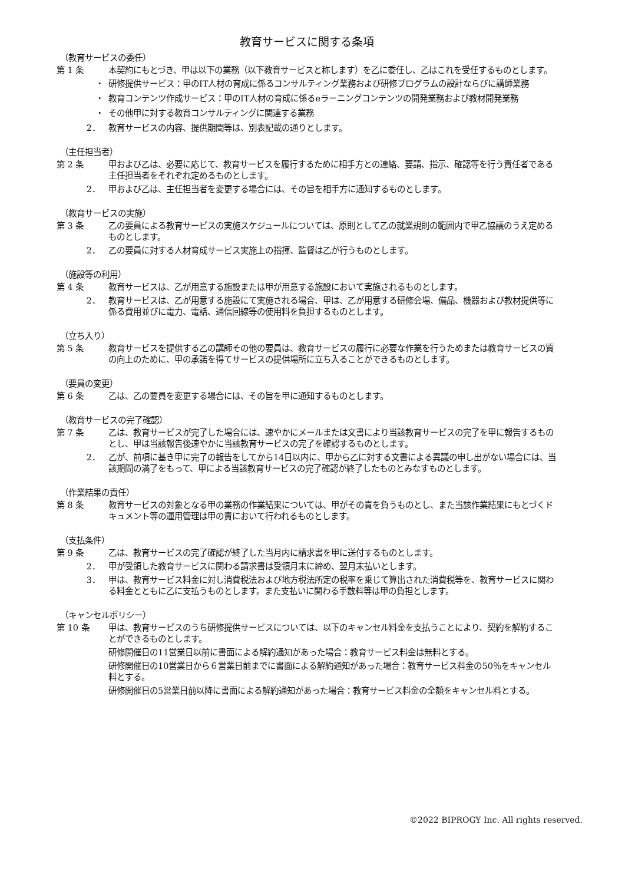教育サービスに関する条項
（教育サービスの委任）
第 1 条 本契約にもとづき、甲は以下の業務（以下教育サービスと称します）を乙に委任し、乙はこれを受任するものとします。
・ 研修提供サービス：甲のIT人材の育成に係るコンサルティング業務および研修プログラムの設計ならびに講師業務
・ 教育コンテンツ作成サービス：甲のIT人材の育成に係るeラーニングコンテンツの開発業務および教材開発業務
・ その他甲に対する教育コンサルティングに関連する業務
2． 教育サービスの内容、提供期間等は、別表記載の通りとします。
（主任担当者）
第 2 条 甲および乙は、必要に応じて、教育サービスを履行するために相手方との連絡、要請、指示、確認等を行う責任者である主任担当者をそれぞれ定めるものとします。
2． 甲および乙は、主任担当者を変更する場合には、その旨を相手方に通知するものとします。
（教育サービスの実施）
第 3 条 乙の要員による教育サービスの実施スケジュールについては、原則として乙の就業規則の範囲内で甲乙協議のうえ定めるものとします。
2． 乙の要員に対する人材育成サービス実施上の指揮、監督は乙が行うものとします。
（施設等の利用）
第 4 条 教育サービスは、乙が用意する施設または甲が用意する施設において実施されるものとします。
2． 教育サービスは、乙が用意する施設にて実施される場合、甲は、乙が用意する研修会場、備品、機器および教材提供等に係る費用並びに電力、電話、通信回線等の使用料を負担するものとします。
（立ち入り）
第 5 条 教育サービスを提供する乙の講師その他の要員は、教育サービスの履行に必要な作業を行うためまたは教育サービスの質の向上のために、甲の承諾を得てサービスの提供場所に立ち入ることができるものとします。
（要員の変更）
第 6 条 乙は、乙の要員を変更する場合には、その旨を甲に通知するものとします。
（教育サービスの完了確認）
第 7 条 乙は、教育サービスが完了した場合には、速やかにメールまたは文書により当該教育サービスの完了を甲に報告するものとし、甲は当該報告後速やかに当該教育サービスの完了を確認するものとします。
2． 乙が、前項に基き甲に完了の報告をしてから14日以内に、甲から乙に対する文書による異議の申し出がない場合には、当該期間の満了をもって、甲による当該教育サービスの完了確認が終了したものとみなすものとします。
（作業結果の責任）
第 8 条 教育サービスの対象となる甲の業務の作業結果については、甲がその責を負うものとし、また当該作業結果にもとづくドキュメント等の運用管理は甲の責において行われるものとします。
（支払条件）
第 9 条 乙は、教育サービスの完了確認が終了した当月内に請求書を甲に送付するものとします。
2． 甲が受領した教育サービスに関わる請求書は受領月末に締め、翌月末払いとします。
3． 甲は、教育サービス料金に対し消費税法および地方税法所定の税率を乗じて算出された消費税等を、教育サービスに関わる料金とともに乙に支払うものとします。また支払いに関わる手数料等は甲の負担とします。
（キャンセルポリシー）
第 10 条 甲は、教育サービスのうち研修提供サービスについては、以下のキャンセル料金を支払うことにより、契約を解約することができるものとします。
研修開催日の11営業日以前に書面による解約通知があった場合：教育サービス料金は無料とする。
研修開催日の10営業日から６営業日前までに書面による解約通知があった場合：教育サービス料金の50％をキャンセル料とする。
研修開催日の5営業日前以降に書面による解約通知があった場合：教育サービス料金の全額をキャンセル料とする。
©2022 BIPROGY Inc. All rights reserved.